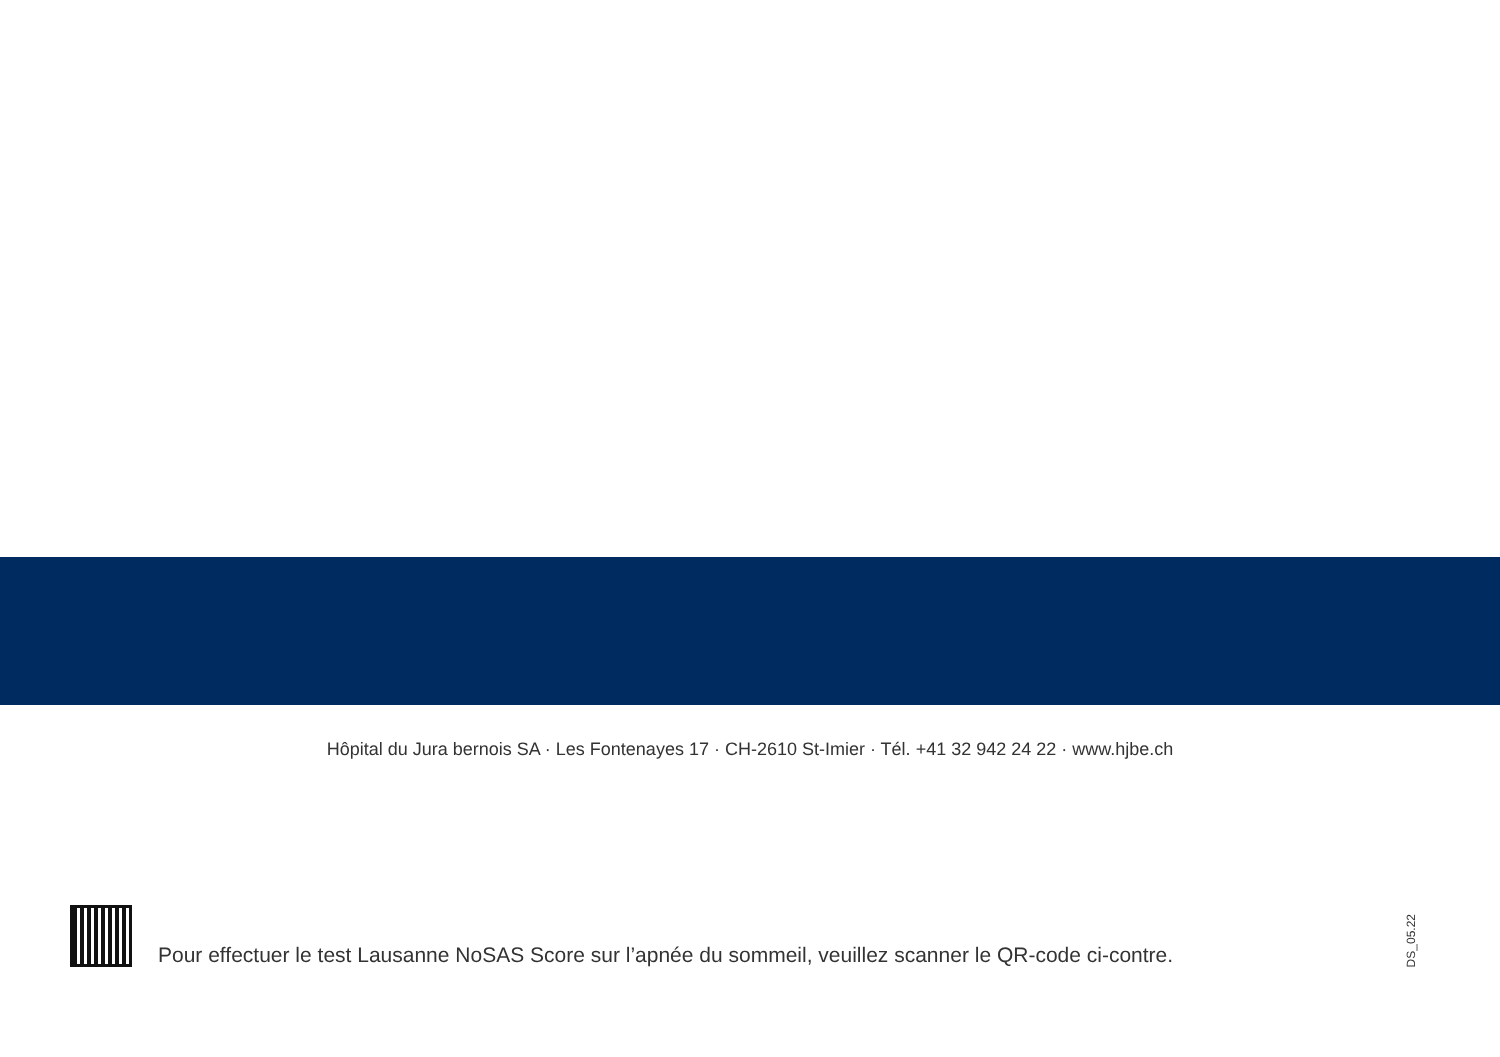Hôpital du Jura bernois SA · Les Fontenayes 17 · CH-2610 St-Imier · Tél. +41 32 942 24 22 · www.hjbe.ch
Pour effectuer le test Lausanne NoSAS Score sur l’apnée du sommeil, veuillez scanner le QR-code ci-contre.
DS_05.22